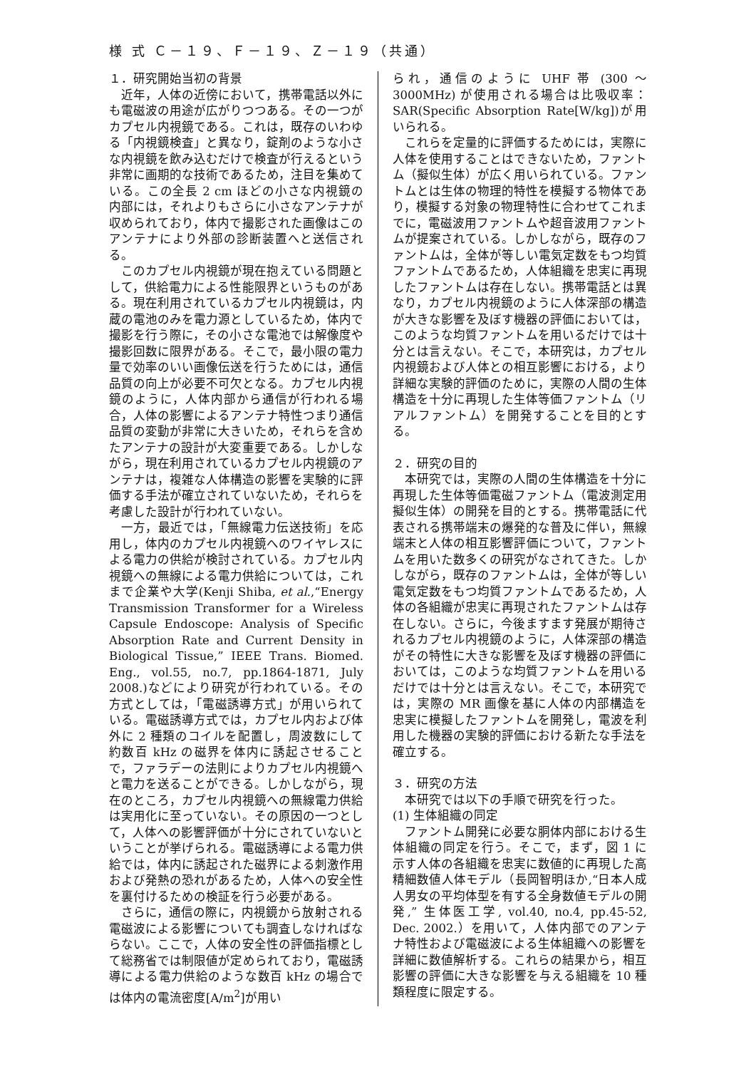様 式 Ｃ－１９、Ｆ－１９、Ｚ－１９（共通）
１．研究開始当初の背景
近年，人体の近傍において，携帯電話以外にも電磁波の用途が広がりつつある。その一つがカプセル内視鏡である。これは，既存のいわゆる「内視鏡検査」と異なり，錠剤のような小さな内視鏡を飲み込むだけで検査が行えるという非常に画期的な技術であるため，注目を集めている。この全長 2 cm ほどの小さな内視鏡の内部には，それよりもさらに小さなアンテナが収められており，体内で撮影された画像はこのアンテナにより外部の診断装置へと送信される。
このカプセル内視鏡が現在抱えている問題として，供給電力による性能限界というものがある。現在利用されているカプセル内視鏡は，内蔵の電池のみを電力源としているため，体内で撮影を行う際に，その小さな電池では解像度や撮影回数に限界がある。そこで，最小限の電力量で効率のいい画像伝送を行うためには，通信品質の向上が必要不可欠となる。カプセル内視鏡のように，人体内部から通信が行われる場合，人体の影響によるアンテナ特性つまり通信品質の変動が非常に大きいため，それらを含めたアンテナの設計が大変重要である。しかしながら，現在利用されているカプセル内視鏡のアンテナは，複雑な人体構造の影響を実験的に評価する手法が確立されていないため，それらを考慮した設計が行われていない。
一方，最近では，「無線電力伝送技術」を応用し，体内のカプセル内視鏡へのワイヤレスによる電力の供給が検討されている。カプセル内視鏡への無線による電力供給については，これまで企業や大学(Kenji Shiba, et al.,“Energy Transmission Transformer for a Wireless Capsule Endoscope: Analysis of Specific Absorption Rate and Current Density in Biological Tissue,” IEEE Trans. Biomed. Eng., vol.55, no.7, pp.1864-1871, July 2008.)などにより研究が行われている。その方式としては，「電磁誘導方式」が用いられている。電磁誘導方式では，カプセル内および体外に 2 種類のコイルを配置し，周波数にして約数百 kHz の磁界を体内に誘起させることで，ファラデーの法則によりカプセル内視鏡へと電力を送ることができる。しかしながら，現在のところ，カプセル内視鏡への無線電力供給は実用化に至っていない。その原因の一つとして，人体への影響評価が十分にされていないということが挙げられる。電磁誘導による電力供給では，体内に誘起された磁界による刺激作用および発熱の恐れがあるため，人体への安全性を裏付けるための検証を行う必要がある。
さらに，通信の際に，内視鏡から放射される電磁波による影響についても調査しなければならない。ここで，人体の安全性の評価指標として総務省では制限値が定められており，電磁誘導による電力供給のような数百 kHz の場合では体内の電流密度[A/m<sup>2</sup>]が用い
られ，通信のように UHF 帯 (300 ～ 3000MHz) が使用される場合は比吸収率：SAR(Specific Absorption Rate[W/kg])が用いられる。
これらを定量的に評価するためには，実際に人体を使用することはできないため，ファントム（擬似生体）が広く用いられている。ファントムとは生体の物理的特性を模擬する物体であり，模擬する対象の物理特性に合わせてこれまでに，電磁波用ファントムや超音波用ファントムが提案されている。しかしながら，既存のファントムは，全体が等しい電気定数をもつ均質ファントムであるため，人体組織を忠実に再現したファントムは存在しない。携帯電話とは異なり，カプセル内視鏡のように人体深部の構造が大きな影響を及ぼす機器の評価においては，このような均質ファントムを用いるだけでは十分とは言えない。そこで，本研究は，カプセル内視鏡および人体との相互影響における，より詳細な実験的評価のために，実際の人間の生体構造を十分に再現した生体等価ファントム（リアルファントム）を開発することを目的とする。
２．研究の目的
本研究では，実際の人間の生体構造を十分に再現した生体等価電磁ファントム（電波測定用擬似生体）の開発を目的とする。携帯電話に代表される携帯端末の爆発的な普及に伴い，無線端末と人体の相互影響評価について，ファントムを用いた数多くの研究がなされてきた。しかしながら，既存のファントムは，全体が等しい電気定数をもつ均質ファントムであるため，人体の各組織が忠実に再現されたファントムは存在しない。さらに，今後ますます発展が期待されるカプセル内視鏡のように，人体深部の構造がその特性に大きな影響を及ぼす機器の評価においては，このような均質ファントムを用いるだけでは十分とは言えない。そこで，本研究では，実際の MR 画像を基に人体の内部構造を忠実に模擬したファントムを開発し，電波を利用した機器の実験的評価における新たな手法を確立する。
３．研究の方法
本研究では以下の手順で研究を行った。
(1) 生体組織の同定
ファントム開発に必要な胴体内部における生体組織の同定を行う。そこで，まず，図 1 に示す人体の各組織を忠実に数値的に再現した高精細数値人体モデル（長岡智明ほか,“日本人成人男女の平均体型を有する全身数値モデルの開発,” 生体医工学, vol.40, no.4, pp.45-52, Dec. 2002.）を用いて，人体内部でのアンテナ特性および電磁波による生体組織への影響を詳細に数値解析する。これらの結果から，相互影響の評価に大きな影響を与える組織を 10 種類程度に限定する。